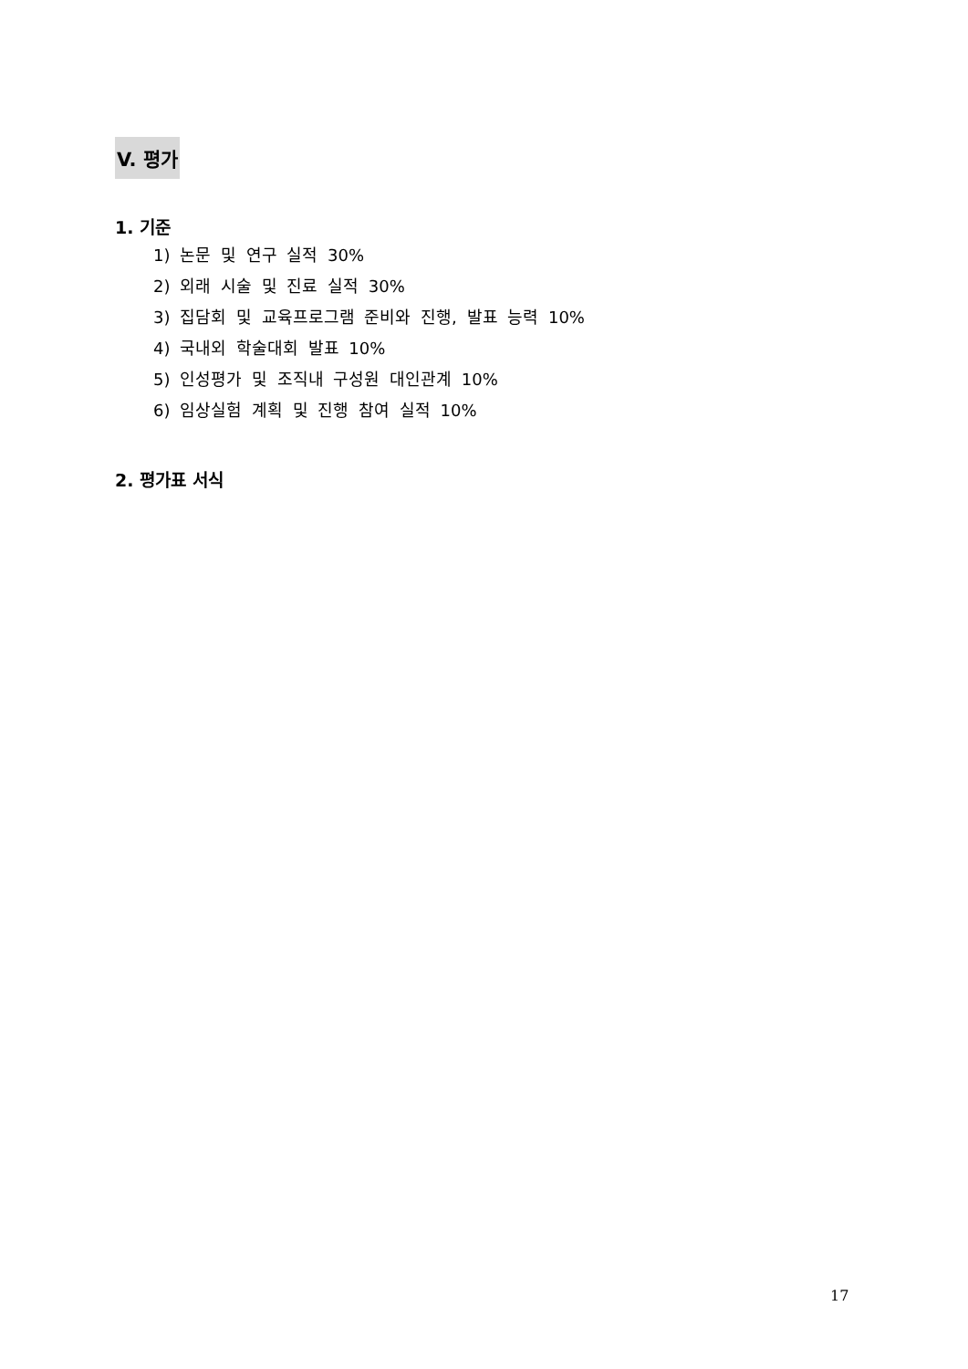V. 평가
1. 기준
1) 논문 및 연구 실적 30%
2) 외래 시술 및 진료 실적 30%
3) 집담회 및 교육프로그램 준비와 진행, 발표 능력 10%
4) 국내외 학술대회 발표 10%
5) 인성평가 및 조직내 구성원 대인관계 10%
6) 임상실험 계획 및 진행 참여 실적 10%
2. 평가표 서식
17